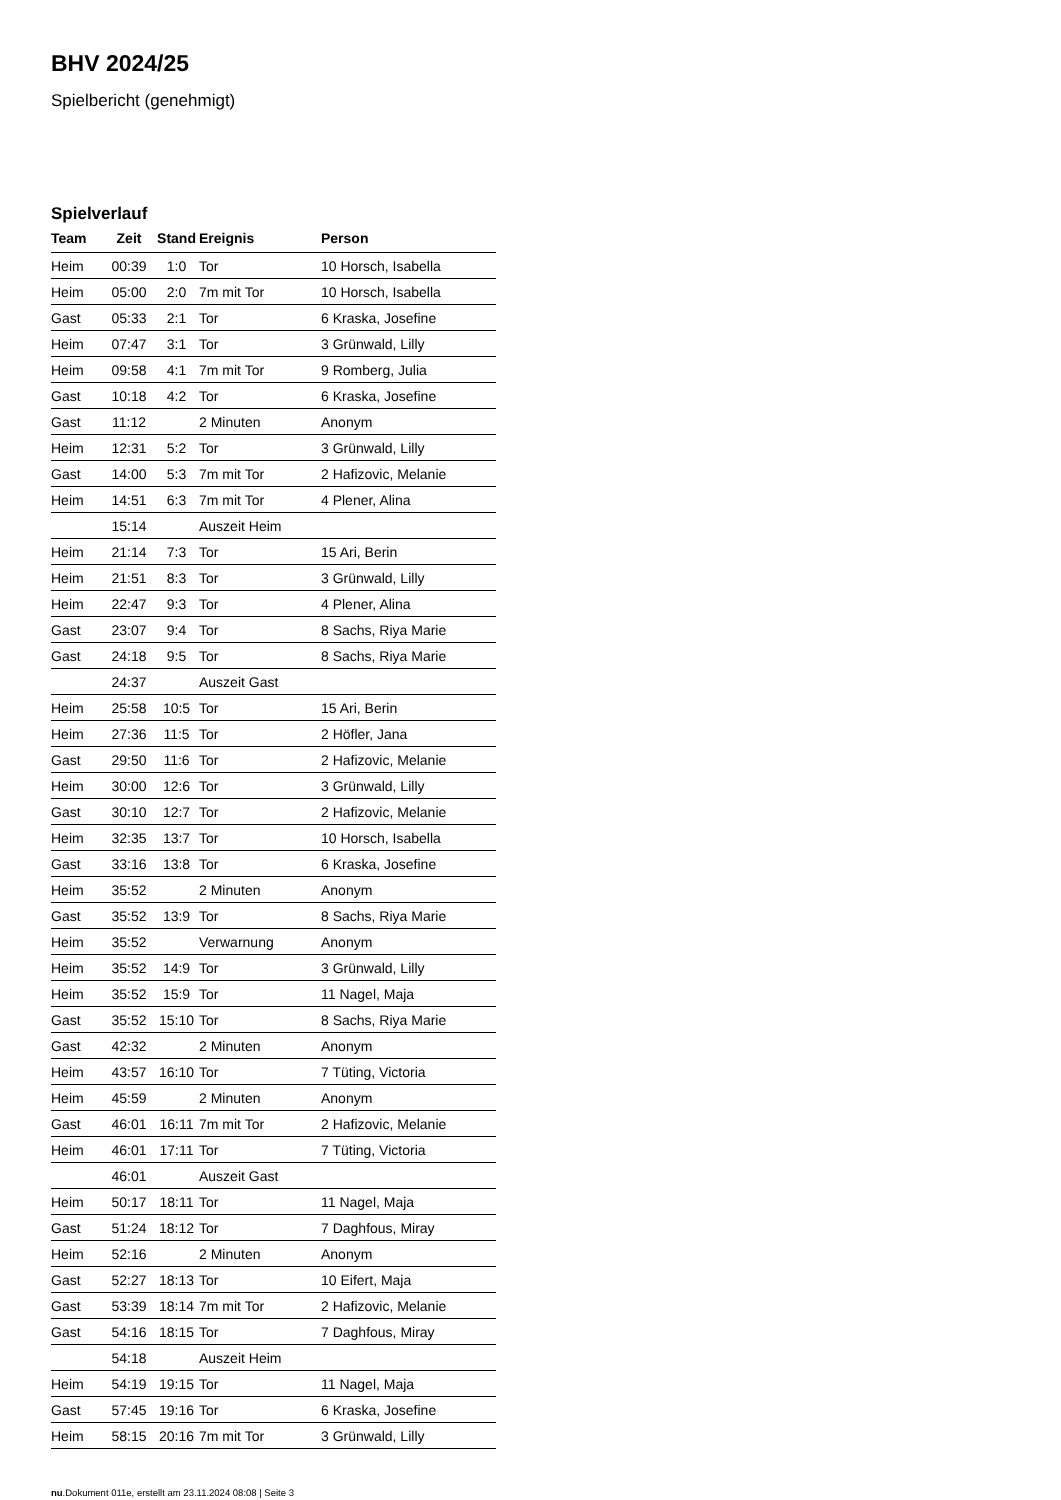BHV 2024/25
Spielbericht (genehmigt)
Spielverlauf
| Team | Zeit | Stand | Ereignis | Person |
| --- | --- | --- | --- | --- |
| Heim | 00:39 | 1:0 | Tor | 10 Horsch, Isabella |
| Heim | 05:00 | 2:0 | 7m mit Tor | 10 Horsch, Isabella |
| Gast | 05:33 | 2:1 | Tor | 6 Kraska, Josefine |
| Heim | 07:47 | 3:1 | Tor | 3 Grünwald, Lilly |
| Heim | 09:58 | 4:1 | 7m mit Tor | 9 Romberg, Julia |
| Gast | 10:18 | 4:2 | Tor | 6 Kraska, Josefine |
| Gast | 11:12 | | 2 Minuten | Anonym |
| Heim | 12:31 | 5:2 | Tor | 3 Grünwald, Lilly |
| Gast | 14:00 | 5:3 | 7m mit Tor | 2 Hafizovic, Melanie |
| Heim | 14:51 | 6:3 | 7m mit Tor | 4 Plener, Alina |
| | 15:14 | | Auszeit Heim | |
| Heim | 21:14 | 7:3 | Tor | 15 Ari, Berin |
| Heim | 21:51 | 8:3 | Tor | 3 Grünwald, Lilly |
| Heim | 22:47 | 9:3 | Tor | 4 Plener, Alina |
| Gast | 23:07 | 9:4 | Tor | 8 Sachs, Riya Marie |
| Gast | 24:18 | 9:5 | Tor | 8 Sachs, Riya Marie |
| | 24:37 | | Auszeit Gast | |
| Heim | 25:58 | 10:5 | Tor | 15 Ari, Berin |
| Heim | 27:36 | 11:5 | Tor | 2 Höfler, Jana |
| Gast | 29:50 | 11:6 | Tor | 2 Hafizovic, Melanie |
| Heim | 30:00 | 12:6 | Tor | 3 Grünwald, Lilly |
| Gast | 30:10 | 12:7 | Tor | 2 Hafizovic, Melanie |
| Heim | 32:35 | 13:7 | Tor | 10 Horsch, Isabella |
| Gast | 33:16 | 13:8 | Tor | 6 Kraska, Josefine |
| Heim | 35:52 | | 2 Minuten | Anonym |
| Gast | 35:52 | 13:9 | Tor | 8 Sachs, Riya Marie |
| Heim | 35:52 | | Verwarnung | Anonym |
| Heim | 35:52 | 14:9 | Tor | 3 Grünwald, Lilly |
| Heim | 35:52 | 15:9 | Tor | 11 Nagel, Maja |
| Gast | 35:52 | 15:10 | Tor | 8 Sachs, Riya Marie |
| Gast | 42:32 | | 2 Minuten | Anonym |
| Heim | 43:57 | 16:10 | Tor | 7 Tüting, Victoria |
| Heim | 45:59 | | 2 Minuten | Anonym |
| Gast | 46:01 | 16:11 | 7m mit Tor | 2 Hafizovic, Melanie |
| Heim | 46:01 | 17:11 | Tor | 7 Tüting, Victoria |
| | 46:01 | | Auszeit Gast | |
| Heim | 50:17 | 18:11 | Tor | 11 Nagel, Maja |
| Gast | 51:24 | 18:12 | Tor | 7 Daghfous, Miray |
| Heim | 52:16 | | 2 Minuten | Anonym |
| Gast | 52:27 | 18:13 | Tor | 10 Eifert, Maja |
| Gast | 53:39 | 18:14 | 7m mit Tor | 2 Hafizovic, Melanie |
| Gast | 54:16 | 18:15 | Tor | 7 Daghfous, Miray |
| | 54:18 | | Auszeit Heim | |
| Heim | 54:19 | 19:15 | Tor | 11 Nagel, Maja |
| Gast | 57:45 | 19:16 | Tor | 6 Kraska, Josefine |
| Heim | 58:15 | 20:16 | 7m mit Tor | 3 Grünwald, Lilly |
nu.Dokument 011e, erstellt am 23.11.2024 08:08 | Seite 3